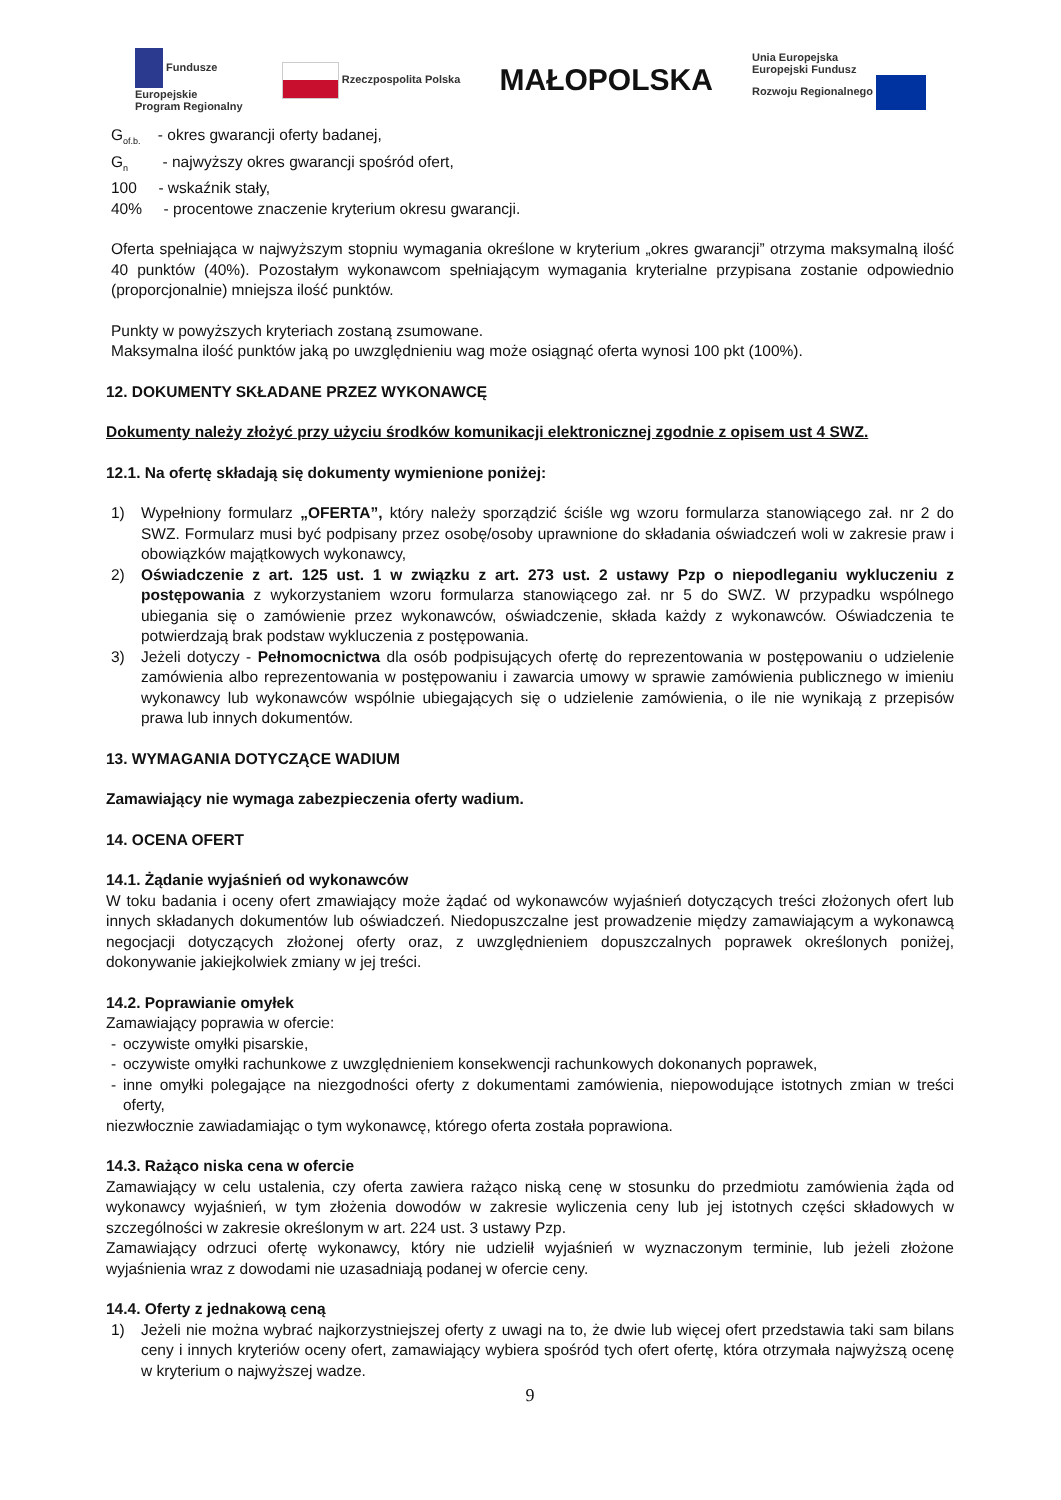Fundusze
Europejskie
Program Regionalny
Rzeczpospolita Polska
MAŁOPOLSKA
Unia Europejska
Europejski Fundusz
Rozwoju Regionalnego
G<sub>of.b.</sub> - okres gwarancji oferty badanej,
G<sub>n</sub> - najwyższy okres gwarancji spośród ofert,
100 - wskaźnik stały,
40% - procentowe znaczenie kryterium okresu gwarancji.
Oferta spełniająca w najwyższym stopniu wymagania określone w kryterium „okres gwarancji” otrzyma maksymalną ilość 40 punktów (40%). Pozostałym wykonawcom spełniającym wymagania kryterialne przypisana zostanie odpowiednio (proporcjonalnie) mniejsza ilość punktów.
Punkty w powyższych kryteriach zostaną zsumowane.
Maksymalna ilość punktów jaką po uwzględnieniu wag może osiągnąć oferta wynosi 100 pkt (100%).
12. DOKUMENTY SKŁADANE PRZEZ WYKONAWCĘ
Dokumenty należy złożyć przy użyciu środków komunikacji elektronicznej zgodnie z opisem ust 4 SWZ.
12.1. Na ofertę składają się dokumenty wymienione poniżej:
1) Wypełniony formularz „OFERTA”, który należy sporządzić ściśle wg wzoru formularza stanowiącego zał. nr 2 do SWZ. Formularz musi być podpisany przez osobę/osoby uprawnione do składania oświadczeń woli w zakresie praw i obowiązków majątkowych wykonawcy,
2) Oświadczenie z art. 125 ust. 1 w związku z art. 273 ust. 2 ustawy Pzp o niepodleganiu wykluczeniu z postępowania z wykorzystaniem wzoru formularza stanowiącego zał. nr 5 do SWZ. W przypadku wspólnego ubiegania się o zamówienie przez wykonawców, oświadczenie, składa każdy z wykonawców. Oświadczenia te potwierdzają brak podstaw wykluczenia z postępowania.
3) Jeżeli dotyczy - Pełnomocnictwa dla osób podpisujących ofertę do reprezentowania w postępowaniu o udzielenie zamówienia albo reprezentowania w postępowaniu i zawarcia umowy w sprawie zamówienia publicznego w imieniu wykonawcy lub wykonawców wspólnie ubiegających się o udzielenie zamówienia, o ile nie wynikają z przepisów prawa lub innych dokumentów.
13. WYMAGANIA DOTYCZĄCE WADIUM
Zamawiający nie wymaga zabezpieczenia oferty wadium.
14. OCENA OFERT
14.1. Żądanie wyjaśnień od wykonawców
W toku badania i oceny ofert zmawiający może żądać od wykonawców wyjaśnień dotyczących treści złożonych ofert lub innych składanych dokumentów lub oświadczeń. Niedopuszczalne jest prowadzenie między zamawiającym a wykonawcą negocjacji dotyczących złożonej oferty oraz, z uwzględnieniem dopuszczalnych poprawek określonych poniżej, dokonywanie jakiejkolwiek zmiany w jej treści.
14.2. Poprawianie omyłek
Zamawiający poprawia w ofercie:
- oczywiste omyłki pisarskie,
- oczywiste omyłki rachunkowe z uwzględnieniem konsekwencji rachunkowych dokonanych poprawek,
- inne omyłki polegające na niezgodności oferty z dokumentami zamówienia, niepowodujące istotnych zmian w treści oferty,
niezwłocznie zawiadamiając o tym wykonawcę, którego oferta została poprawiona.
14.3. Rażąco niska cena w ofercie
Zamawiający w celu ustalenia, czy oferta zawiera rażąco niską cenę w stosunku do przedmiotu zamówienia żąda od wykonawcy wyjaśnień, w tym złożenia dowodów w zakresie wyliczenia ceny lub jej istotnych części składowych w szczególności w zakresie określonym w art. 224 ust. 3 ustawy Pzp.
Zamawiający odrzuci ofertę wykonawcy, który nie udzielił wyjaśnień w wyznaczonym terminie, lub jeżeli złożone wyjaśnienia wraz z dowodami nie uzasadniają podanej w ofercie ceny.
14.4. Oferty z jednakową ceną
1) Jeżeli nie można wybrać najkorzystniejszej oferty z uwagi na to, że dwie lub więcej ofert przedstawia taki sam bilans ceny i innych kryteriów oceny ofert, zamawiający wybiera spośród tych ofert ofertę, która otrzymała najwyższą ocenę w kryterium o najwyższej wadze.
9